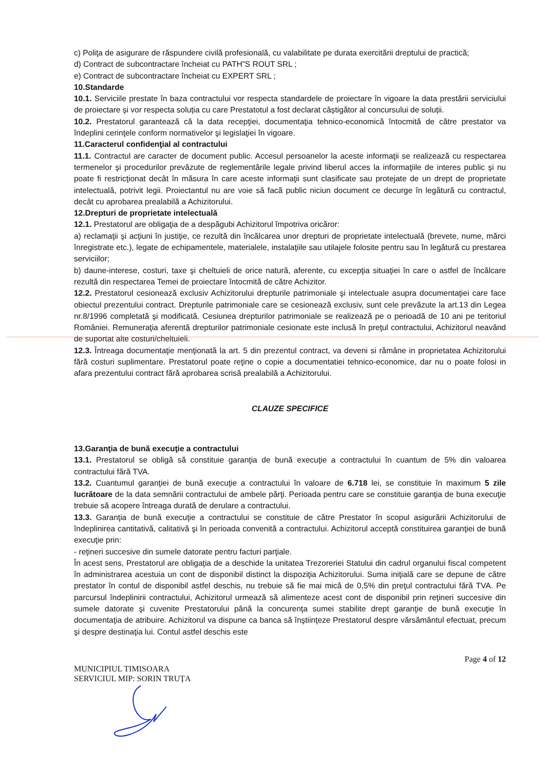c) Poliţa de asigurare de răspundere civilă profesională, cu valabilitate pe durata exercitării dreptului de practică;
d) Contract de subcontractare încheiat cu PATH”S ROUT SRL ;
e) Contract de subcontractare încheiat cu EXPERT SRL ;
10.Standarde
10.1. Serviciile prestate în baza contractului vor respecta standardele de proiectare în vigoare la data prestării serviciului de proiectare și vor respecta soluția cu care Prestatotul a fost declarat câștigător al concursului de soluții.
10.2. Prestatorul garantează că la data recepţiei, documentaţia tehnico-economică întocmită de către prestator va îndeplini cerinţele conform normativelor şi legislaţiei în vigoare.
11.Caracterul confidenţial al contractului
11.1. Contractul are caracter de document public. Accesul persoanelor la aceste informaţii se realizează cu respectarea termenelor şi procedurilor prevăzute de reglementările legale privind liberul acces la informaţiile de interes public şi nu poate fi restricţionat decât în măsura în care aceste informaţii sunt clasificate sau protejate de un drept de proprietate intelectuală, potrivit legii. Proiectantul nu are voie să facă public niciun document ce decurge în legătură cu contractul, decât cu aprobarea prealabilă a Achizitorului.
12.Drepturi de proprietate intelectuală
12.1. Prestatorul are obligaţia de a despăgubi Achizitorul împotriva oricăror:
a) reclamaţii şi acţiuni în justiţie, ce rezultă din încălcarea unor drepturi de proprietate intelectuală (brevete, nume, mărci înregistrate etc.), legate de echipamentele, materialele, instalaţiile sau utilajele folosite pentru sau în legătură cu prestarea serviciilor;
b) daune-interese, costuri, taxe şi cheltuieli de orice natură, aferente, cu excepţia situaţiei în care o astfel de încălcare rezultă din respectarea Temei de proiectare întocmită de către Achizitor.
12.2. Prestatorul cesionează exclusiv Achizitorului drepturile patrimoniale şi intelectuale asupra documentaţiei care face obiectul prezentului contract. Drepturile patrimoniale care se cesionează exclusiv, sunt cele prevăzute la art.13 din Legea nr.8/1996 completată şi modificată. Cesiunea drepturilor patrimoniale se realizează pe o perioadă de 10 ani pe teritoriul României. Remuneraţia aferentă drepturilor patrimoniale cesionate este inclusă în preţul contractului, Achizitorul neavând de suportat alte costuri/cheltuieli.
12.3. Întreaga documentaţie menţionată la art. 5 din prezentul contract, va deveni si rămâne in proprietatea Achizitorului fără costuri suplimentare. Prestatorul poate reţine o copie a documentatiei tehnico-economice, dar nu o poate folosi in afara prezentului contract fără aprobarea scrisă prealabilă a Achizitorului.
CLAUZE SPECIFICE
13.Garanţia de bună execuţie a contractului
13.1. Prestatorul se obligă să constituie garanţia de bună execuţie a contractului în cuantum de 5% din valoarea contractului fără TVA.
13.2. Cuantumul garanţiei de bună execuţie a contractului în valoare de 6.718 lei, se constituie în maximum 5 zile lucrătoare de la data semnării contractului de ambele părţi. Perioada pentru care se constituie garanţia de buna execuţie trebuie să acopere întreaga durată de derulare a contractului.
13.3. Garanţia de bună execuţie a contractului se constituie de către Prestator în scopul asigurării Achizitorului de îndeplinirea cantitativă, calitativă şi în perioada convenită a contractului. Achizitorul acceptă constituirea garanţiei de bună execuţie prin:
- reţineri succesive din sumele datorate pentru facturi parţiale.
În acest sens, Prestatorul are obligaţia de a deschide la unitatea Trezoreriei Statului din cadrul organului fiscal competent în administrarea acestuia un cont de disponibil distinct la dispoziţia Achizitorului. Suma iniţială care se depune de către prestator în contul de disponibil astfel deschis, nu trebuie să fie mai mică de 0,5% din preţul contractului fără TVA. Pe parcursul îndeplinirii contractului, Achizitorul urmează să alimenteze acest cont de disponibil prin reţineri succesive din sumele datorate şi cuvenite Prestatorului până la concurenţa sumei stabilite drept garanţie de bună execuţie în documentaţia de atribuire. Achizitorul va dispune ca banca să înştiinţeze Prestatorul despre vărsământul efectuat, precum şi despre destinaţia lui. Contul astfel deschis este
Page 4 of 12
MUNICIPIUL TIMISOARA
SERVICIUL MIP: SORIN TRUȚA